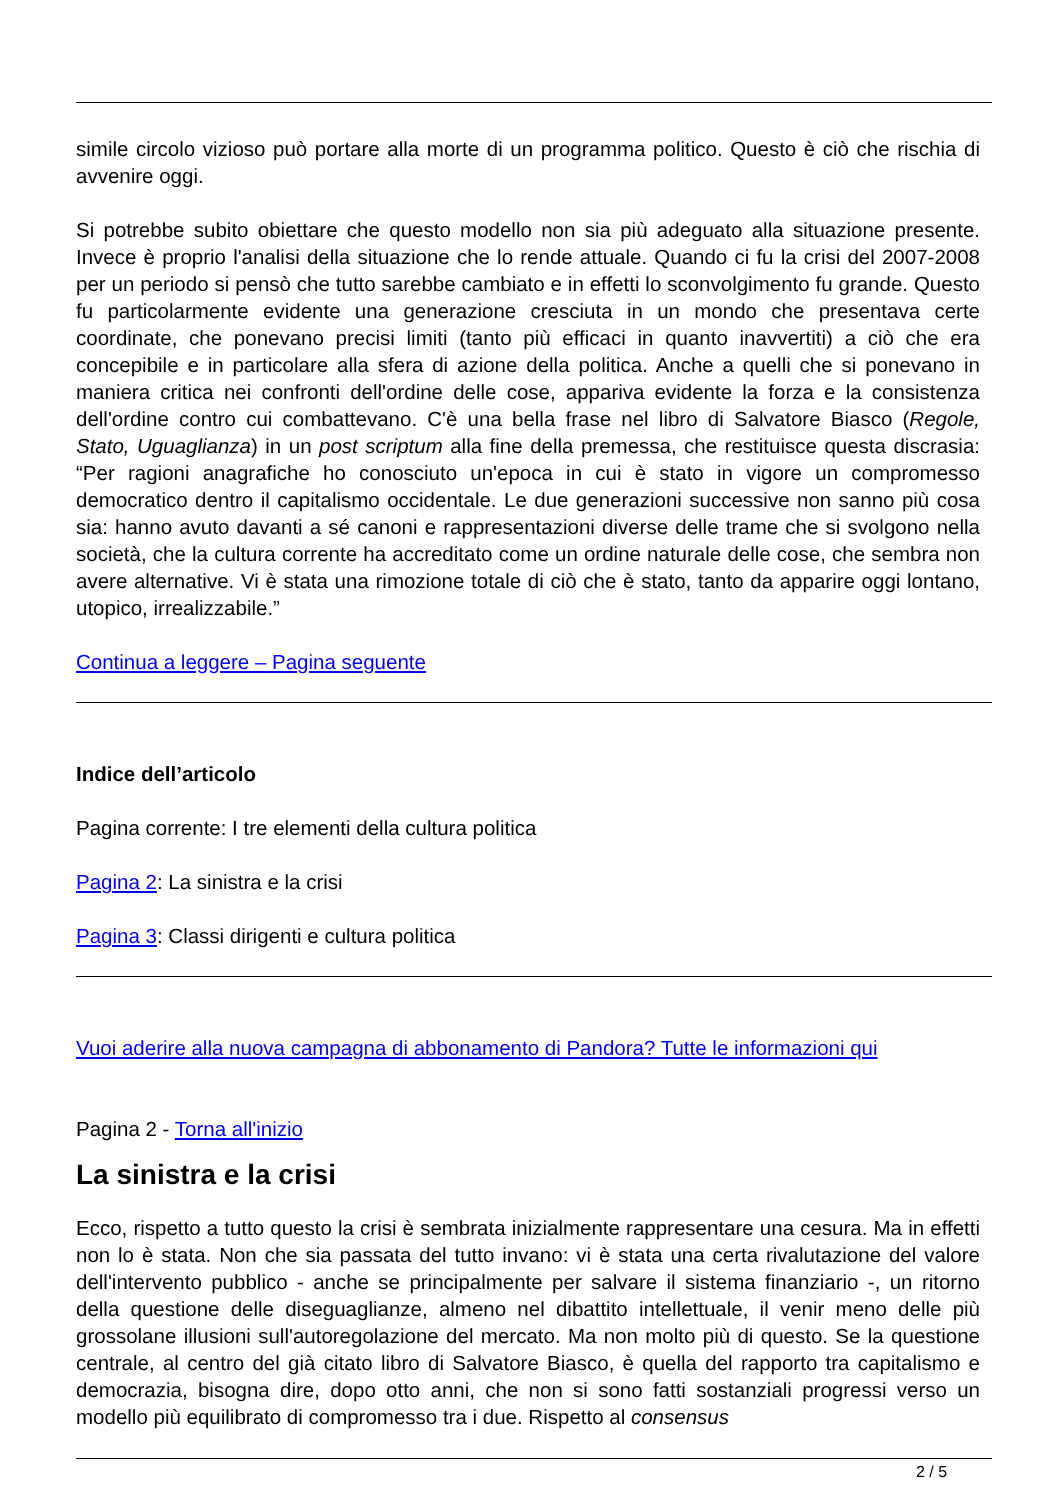simile circolo vizioso può portare alla morte di un programma politico. Questo è ciò che rischia di avvenire oggi.
Si potrebbe subito obiettare che questo modello non sia più adeguato alla situazione presente. Invece è proprio l'analisi della situazione che lo rende attuale. Quando ci fu la crisi del 2007-2008 per un periodo si pensò che tutto sarebbe cambiato e in effetti lo sconvolgimento fu grande. Questo fu particolarmente evidente una generazione cresciuta in un mondo che presentava certe coordinate, che ponevano precisi limiti (tanto più efficaci in quanto inavvertiti) a ciò che era concepibile e in particolare alla sfera di azione della politica. Anche a quelli che si ponevano in maniera critica nei confronti dell'ordine delle cose, appariva evidente la forza e la consistenza dell'ordine contro cui combattevano. C'è una bella frase nel libro di Salvatore Biasco (Regole, Stato, Uguaglianza) in un post scriptum alla fine della premessa, che restituisce questa discrasia: “Per ragioni anagrafiche ho conosciuto un'epoca in cui è stato in vigore un compromesso democratico dentro il capitalismo occidentale. Le due generazioni successive non sanno più cosa sia: hanno avuto davanti a sé canoni e rappresentazioni diverse delle trame che si svolgono nella società, che la cultura corrente ha accreditato come un ordine naturale delle cose, che sembra non avere alternative. Vi è stata una rimozione totale di ciò che è stato, tanto da apparire oggi lontano, utopico, irrealizzabile.”
Continua a leggere – Pagina seguente
Indice dell’articolo
Pagina corrente: I tre elementi della cultura politica
Pagina 2: La sinistra e la crisi
Pagina 3: Classi dirigenti e cultura politica
Vuoi aderire alla nuova campagna di abbonamento di Pandora? Tutte le informazioni qui
Pagina 2 - Torna all'inizio
La sinistra e la crisi
Ecco, rispetto a tutto questo la crisi è sembrata inizialmente rappresentare una cesura. Ma in effetti non lo è stata. Non che sia passata del tutto invano: vi è stata una certa rivalutazione del valore dell'intervento pubblico - anche se principalmente per salvare il sistema finanziario -, un ritorno della questione delle diseguaglianze, almeno nel dibattito intellettuale, il venir meno delle più grossolane illusioni sull'autoregolazione del mercato. Ma non molto più di questo. Se la questione centrale, al centro del già citato libro di Salvatore Biasco, è quella del rapporto tra capitalismo e democrazia, bisogna dire, dopo otto anni, che non si sono fatti sostanziali progressi verso un modello più equilibrato di compromesso tra i due. Rispetto al consensus
2 / 5